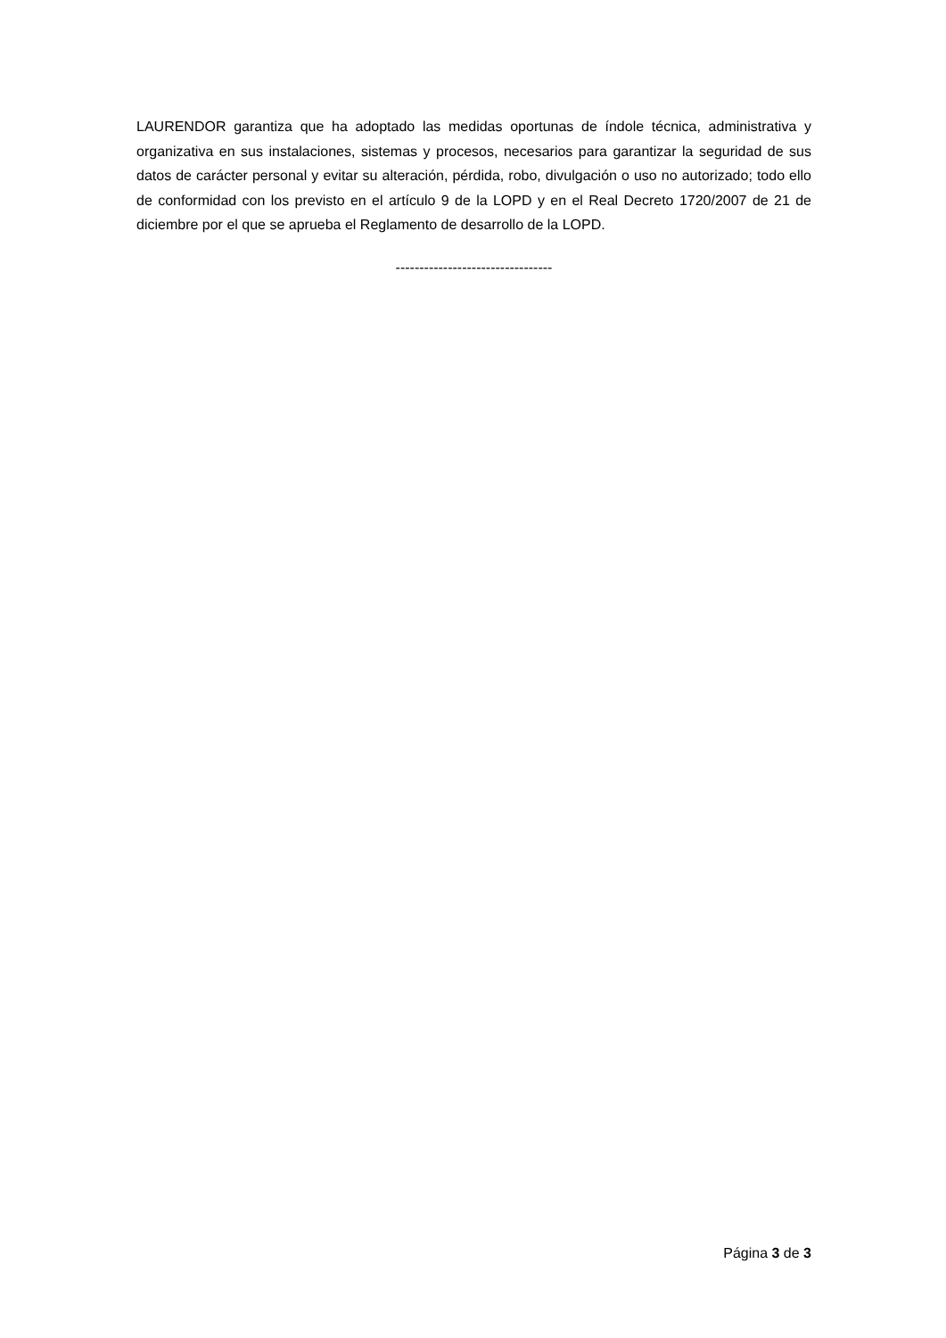LAURENDOR garantiza que ha adoptado las medidas oportunas de índole técnica, administrativa y organizativa en sus instalaciones, sistemas y procesos, necesarios para garantizar la seguridad de sus datos de carácter personal y evitar su alteración, pérdida, robo, divulgación o uso no autorizado; todo ello de conformidad con los previsto en el artículo 9 de la LOPD y en el Real Decreto 1720/2007 de 21 de diciembre por el que se aprueba el Reglamento de desarrollo de la LOPD.
---------------------------------
Página 3 de 3